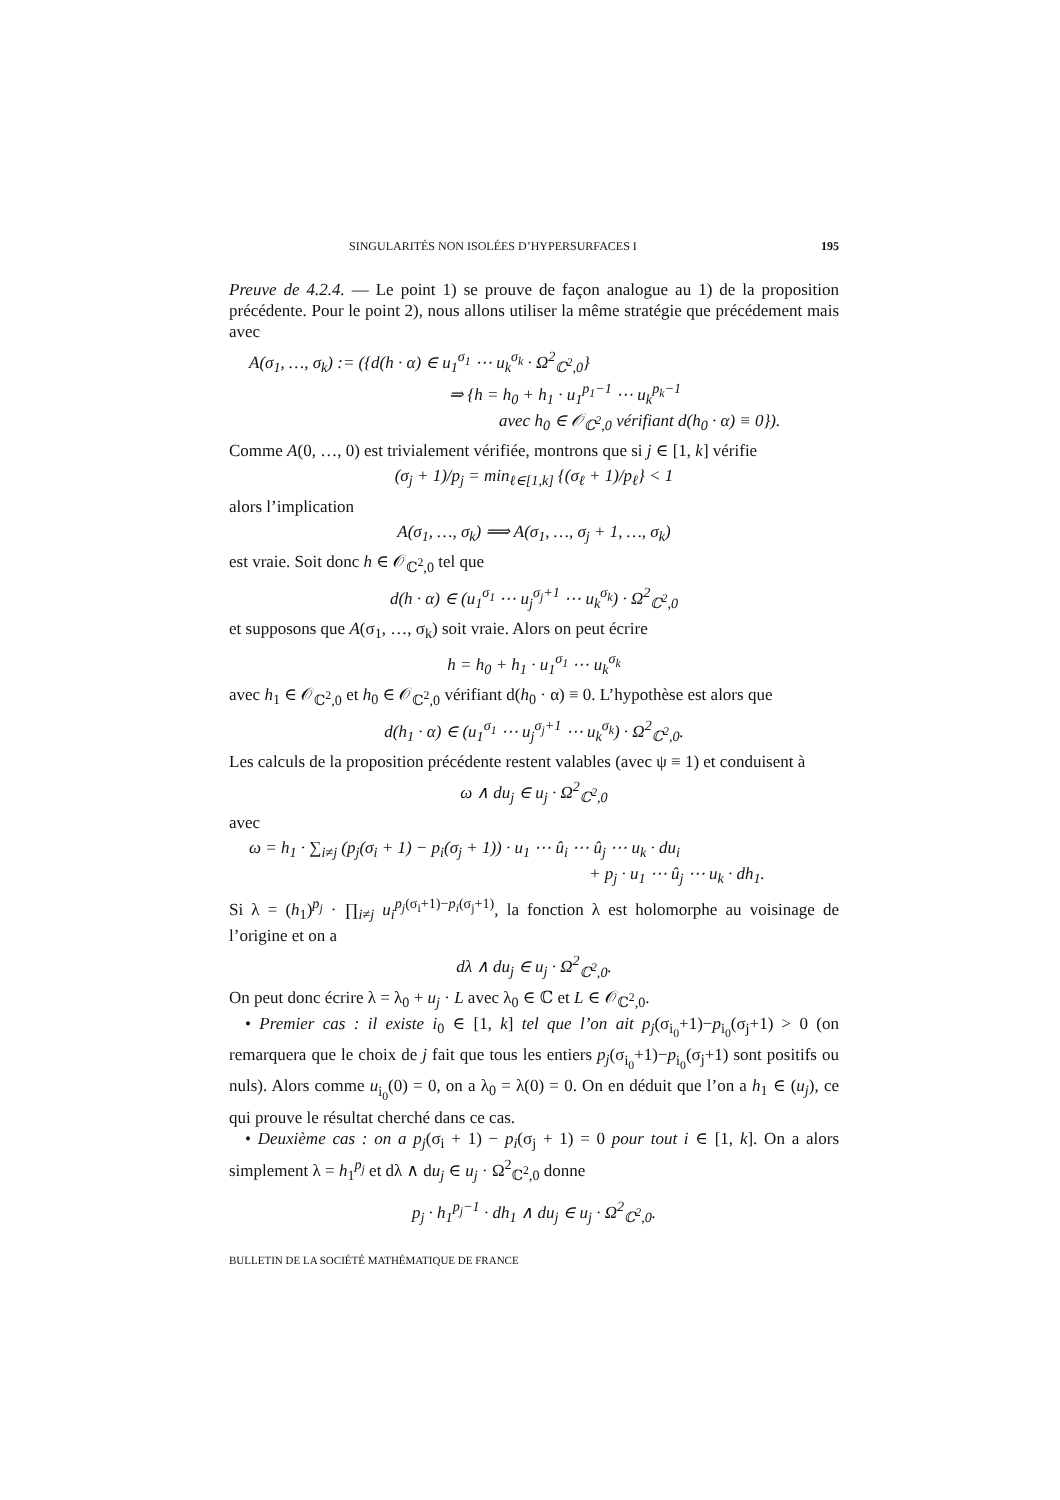SINGULARITÉS NON ISOLÉES D’HYPERSURFACES I 195
Preuve de 4.2.4. — Le point 1) se prouve de façon analogue au 1) de la proposition précédente. Pour le point 2), nous allons utiliser la même stratégie que précédement mais avec
A(σ<sub>1</sub>, …, σ<sub>k</sub>) := ({d(h · α) ∈ u<sub>1</sub><sup>σ<sub>1</sub></sup> ⋯ u<sub>k</sub><sup>σ<sub>k</sub></sup> · Ω<sup>2</sup><sub>ℂ<sup>2</sup>,0</sub>}
⇒ {h = h<sub>0</sub> + h<sub>1</sub> · u<sub>1</sub><sup>p<sub>1</sub>−1</sup> ⋯ u<sub>k</sub><sup>p<sub>k</sub>−1</sup>
avec h<sub>0</sub> ∈ 𝒪<sub>ℂ<sup>2</sup>,0</sub> vérifiant d(h<sub>0</sub> · α) ≡ 0}).
Comme A(0, …, 0) est trivialement vérifiée, montrons que si j ∈ [1, k] vérifie
(σ<sub>j</sub> + 1)/p<sub>j</sub> = min<sub>ℓ∈[1,k]</sub> {(σ<sub>ℓ</sub> + 1)/p<sub>ℓ</sub>} < 1
alors l’implication
A(σ<sub>1</sub>, …, σ<sub>k</sub>) ⟹ A(σ<sub>1</sub>, …, σ<sub>j</sub> + 1, …, σ<sub>k</sub>)
est vraie. Soit donc h ∈ 𝒪<sub>ℂ<sup>2</sup>,0</sub> tel que
d(h · α) ∈ (u<sub>1</sub><sup>σ<sub>1</sub></sup> ⋯ u<sub>j</sub><sup>σ<sub>j</sub>+1</sup> ⋯ u<sub>k</sub><sup>σ<sub>k</sub></sup>) · Ω<sup>2</sup><sub>ℂ<sup>2</sup>,0</sub>
et supposons que A(σ<sub>1</sub>, …, σ<sub>k</sub>) soit vraie. Alors on peut écrire
h = h<sub>0</sub> + h<sub>1</sub> · u<sub>1</sub><sup>σ<sub>1</sub></sup> ⋯ u<sub>k</sub><sup>σ<sub>k</sub></sup>
avec h<sub>1</sub> ∈ 𝒪<sub>ℂ<sup>2</sup>,0</sub> et h<sub>0</sub> ∈ 𝒪<sub>ℂ<sup>2</sup>,0</sub> vérifiant d(h<sub>0</sub> · α) ≡ 0. L’hypothèse est alors que
d(h<sub>1</sub> · α) ∈ (u<sub>1</sub><sup>σ<sub>1</sub></sup> ⋯ u<sub>j</sub><sup>σ<sub>j</sub>+1</sup> ⋯ u<sub>k</sub><sup>σ<sub>k</sub></sup>) · Ω<sup>2</sup><sub>ℂ<sup>2</sup>,0</sub>.
Les calculs de la proposition précédente restent valables (avec ψ ≡ 1) et conduisent à
ω ∧ du<sub>j</sub> ∈ u<sub>j</sub> · Ω<sup>2</sup><sub>ℂ<sup>2</sup>,0</sub>
avec
ω = h<sub>1</sub> · ∑<sub>i≠j</sub> (p<sub>j</sub>(σ<sub>i</sub> + 1) − p<sub>i</sub>(σ<sub>j</sub> + 1)) · u<sub>1</sub> ⋯ û<sub>i</sub> ⋯ û<sub>j</sub> ⋯ u<sub>k</sub> · du<sub>i</sub>
+ p<sub>j</sub> · u<sub>1</sub> ⋯ û<sub>j</sub> ⋯ u<sub>k</sub> · dh<sub>1</sub>.
Si λ = (h<sub>1</sub>)<sup>p<sub>j</sub></sup> · ∏<sub>i≠j</sub> u<sub>i</sub><sup>p<sub>j</sub>(σ<sub>i</sub>+1)−p<sub>i</sub>(σ<sub>j</sub>+1)</sup>, la fonction λ est holomorphe au voisinage de l’origine et on a
dλ ∧ du<sub>j</sub> ∈ u<sub>j</sub> · Ω<sup>2</sup><sub>ℂ<sup>2</sup>,0</sub>.
On peut donc écrire λ = λ<sub>0</sub> + u<sub>j</sub> · L avec λ<sub>0</sub> ∈ ℂ et L ∈ 𝒪<sub>ℂ<sup>2</sup>,0</sub>.
• Premier cas : il existe i<sub>0</sub> ∈ [1, k] tel que l’on ait p<sub>j</sub>(σ<sub>i<sub>0</sub></sub>+1)−p<sub>i<sub>0</sub></sub>(σ<sub>j</sub>+1) > 0 (on remarquera que le choix de j fait que tous les entiers p<sub>j</sub>(σ<sub>i<sub>0</sub></sub>+1)−p<sub>i<sub>0</sub></sub>(σ<sub>j</sub>+1) sont positifs ou nuls). Alors comme u<sub>i<sub>0</sub></sub>(0) = 0, on a λ<sub>0</sub> = λ(0) = 0. On en déduit que l’on a h<sub>1</sub> ∈ (u<sub>j</sub>), ce qui prouve le résultat cherché dans ce cas.
• Deuxième cas : on a p<sub>j</sub>(σ<sub>i</sub> + 1) − p<sub>i</sub>(σ<sub>j</sub> + 1) = 0 pour tout i ∈ [1, k]. On a alors simplement λ = h<sub>1</sub><sup>p<sub>j</sub></sup> et dλ ∧ du<sub>j</sub> ∈ u<sub>j</sub> · Ω<sup>2</sup><sub>ℂ<sup>2</sup>,0</sub> donne
p<sub>j</sub> · h<sub>1</sub><sup>p<sub>j</sub>−1</sup> · dh<sub>1</sub> ∧ du<sub>j</sub> ∈ u<sub>j</sub> · Ω<sup>2</sup><sub>ℂ<sup>2</sup>,0</sub>.
BULLETIN DE LA SOCIÉTÉ MATHÉMATIQUE DE FRANCE